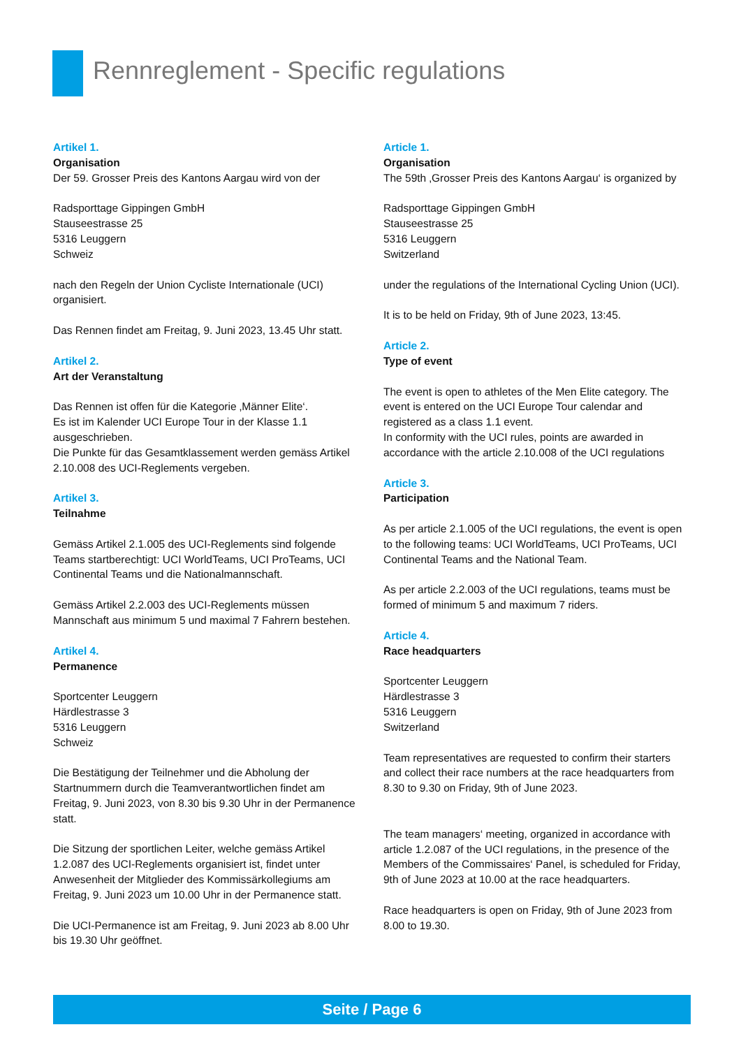Rennreglement - Specific regulations
Artikel 1.
Organisation
Der 59. Grosser Preis des Kantons Aargau wird von der
Radsporttage Gippingen GmbH
Stauseestrasse 25
5316 Leuggern
Schweiz
nach den Regeln der Union Cycliste Internationale (UCI) organisiert.
Das Rennen findet am Freitag, 9. Juni 2023, 13.45 Uhr statt.
Artikel 2.
Art der Veranstaltung
Das Rennen ist offen für die Kategorie ‚Männer Elite‘.
Es ist im Kalender UCI Europe Tour in der Klasse 1.1 ausgeschrieben.
Die Punkte für das Gesamtklassement werden gemäss Artikel 2.10.008 des UCI-Reglements vergeben.
Artikel 3.
Teilnahme
Gemäss Artikel 2.1.005 des UCI-Reglements sind folgende Teams startberechtigt: UCI WorldTeams, UCI ProTeams, UCI Continental Teams und die Nationalmannschaft.
Gemäss Artikel 2.2.003 des UCI-Reglements müssen Mannschaft aus minimum 5 und maximal 7 Fahrern bestehen.
Artikel 4.
Permanence
Sportcenter Leuggern
Härdlestrasse 3
5316 Leuggern
Schweiz
Die Bestätigung der Teilnehmer und die Abholung der Startnummern durch die Teamverantwortlichen findet am Freitag, 9. Juni 2023, von 8.30 bis 9.30 Uhr in der Permanence statt.
Die Sitzung der sportlichen Leiter, welche gemäss Artikel 1.2.087 des UCI-Reglements organisiert ist, findet unter Anwesenheit der Mitglieder des Kommissärkollegiums am Freitag, 9. Juni 2023 um 10.00 Uhr in der Permanence statt.
Die UCI-Permanence ist am Freitag, 9. Juni 2023 ab 8.00 Uhr bis 19.30 Uhr geöffnet.
Article 1.
Organisation
The 59th ‚Grosser Preis des Kantons Aargau‘ is organized by
Radsporttage Gippingen GmbH
Stauseestrasse 25
5316 Leuggern
Switzerland
under the regulations of the International Cycling Union (UCI).
It is to be held on Friday, 9th of June 2023, 13:45.
Article 2.
Type of event
The event is open to athletes of the Men Elite category. The event is entered on the UCI Europe Tour calendar and registered as a class 1.1 event.
In conformity with the UCI rules, points are awarded in accordance with the article 2.10.008 of the UCI regulations
Article 3.
Participation
As per article 2.1.005 of the UCI regulations, the event is open to the following teams: UCI WorldTeams, UCI ProTeams, UCI Continental Teams and the National Team.
As per article 2.2.003 of the UCI regulations, teams must be formed of minimum 5 and maximum 7 riders.
Article 4.
Race headquarters
Sportcenter Leuggern
Härdlestrasse 3
5316 Leuggern
Switzerland
Team representatives are requested to confirm their starters and collect their race numbers at the race headquarters from 8.30 to 9.30 on Friday, 9th of June 2023.
The team managers‘ meeting, organized in accordance with article 1.2.087 of the UCI regulations, in the presence of the Members of the Commissaires‘ Panel, is scheduled for Friday, 9th of June 2023 at 10.00 at the race headquarters.
Race headquarters is open on Friday, 9th of June 2023 from 8.00 to 19.30.
Seite / Page 6